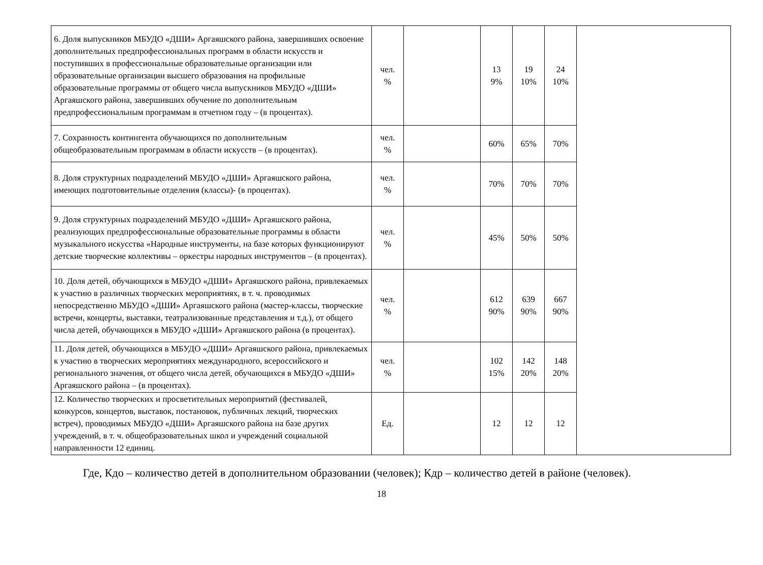| 6. Доля выпускников МБУДО «ДШИ» Аргаяшского района, завершивших освоение дополнительных предпрофессиональных программ в области искусств и поступивших в профессиональные образовательные организации или образовательные организации высшего образования на профильные образовательные программы от общего числа выпускников МБУДО «ДШИ» Аргаяшского района, завершивших обучение по дополнительным предпрофессиональным программам в отчетном году – (в процентах). | чел. % | | 13 9% | 19 10% | 24 10% | |
| 7. Сохранность контингента обучающихся по дополнительным общеобразовательным программам в области искусств – (в процентах). | чел. % | | 60% | 65% | 70% | |
| 8. Доля структурных подразделений МБУДО «ДШИ» Аргаяшского района, имеющих подготовительные отделения (классы)- (в процентах). | чел. % | | 70% | 70% | 70% | |
| 9. Доля структурных подразделений МБУДО «ДШИ» Аргаяшского района, реализующих предпрофессиональные образовательные программы в области музыкального искусства «Народные инструменты, на базе которых функционируют детские творческие коллективы – оркестры народных инструментов – (в процентах). | чел. % | | 45% | 50% | 50% | |
| 10. Доля детей, обучающихся в МБУДО «ДШИ» Аргаяшского района, привлекаемых к участию в различных творческих мероприятиях, в т. ч. проводимых непосредственно МБУДО «ДШИ» Аргаяшского района (мастер-классы, творческие встречи, концерты, выставки, театрализованные представления и т.д.), от общего числа детей, обучающихся в МБУДО «ДШИ» Аргаяшского района (в процентах). | чел. % | | 612 90% | 639 90% | 667 90% | |
| 11. Доля детей, обучающихся в МБУДО «ДШИ» Аргаяшского района, привлекаемых к участию в творческих мероприятиях международного, всероссийского и регионального значения, от общего числа детей, обучающихся в МБУДО «ДШИ» Аргаяшского района – (в процентах). | чел. % | | 102 15% | 142 20% | 148 20% | |
| 12. Количество творческих и просветительных мероприятий (фестивалей, конкурсов, концертов, выставок, постановок, публичных лекций, творческих встреч), проводимых МБУДО «ДШИ» Аргаяшского района на базе других учреждений, в т. ч. общеобразовательных школ и учреждений социальной направленности 12 единиц. | Ед. | | 12 | 12 | 12 | |
Где, Кдо – количество детей в дополнительном образовании (человек); Кдр – количество детей в районе (человек).
18